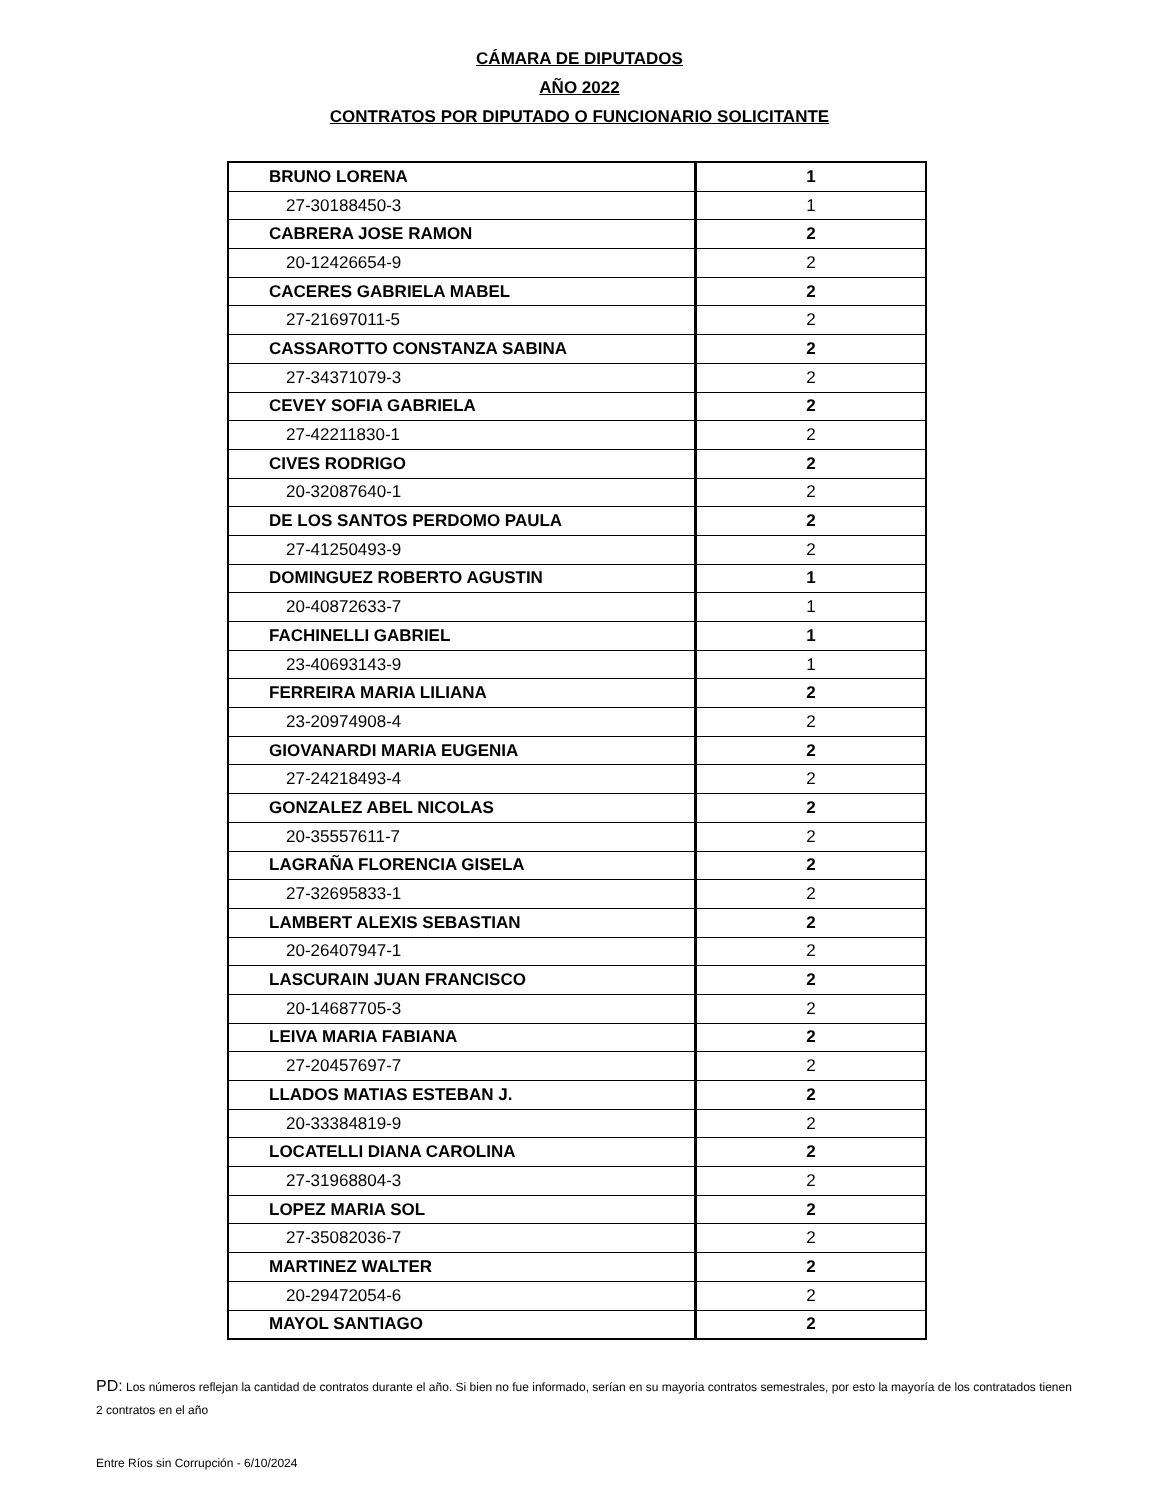CÁMARA DE DIPUTADOS
AÑO 2022
CONTRATOS POR DIPUTADO O FUNCIONARIO SOLICITANTE
| BRUNO LORENA | 1 |
| 27-30188450-3 | 1 |
| CABRERA JOSE RAMON | 2 |
| 20-12426654-9 | 2 |
| CACERES GABRIELA MABEL | 2 |
| 27-21697011-5 | 2 |
| CASSAROTTO CONSTANZA SABINA | 2 |
| 27-34371079-3 | 2 |
| CEVEY SOFIA GABRIELA | 2 |
| 27-42211830-1 | 2 |
| CIVES RODRIGO | 2 |
| 20-32087640-1 | 2 |
| DE LOS SANTOS PERDOMO PAULA | 2 |
| 27-41250493-9 | 2 |
| DOMINGUEZ ROBERTO AGUSTIN | 1 |
| 20-40872633-7 | 1 |
| FACHINELLI GABRIEL | 1 |
| 23-40693143-9 | 1 |
| FERREIRA MARIA LILIANA | 2 |
| 23-20974908-4 | 2 |
| GIOVANARDI MARIA EUGENIA | 2 |
| 27-24218493-4 | 2 |
| GONZALEZ ABEL NICOLAS | 2 |
| 20-35557611-7 | 2 |
| LAGRAÑA FLORENCIA GISELA | 2 |
| 27-32695833-1 | 2 |
| LAMBERT ALEXIS SEBASTIAN | 2 |
| 20-26407947-1 | 2 |
| LASCURAIN JUAN FRANCISCO | 2 |
| 20-14687705-3 | 2 |
| LEIVA MARIA FABIANA | 2 |
| 27-20457697-7 | 2 |
| LLADOS MATIAS ESTEBAN J. | 2 |
| 20-33384819-9 | 2 |
| LOCATELLI DIANA CAROLINA | 2 |
| 27-31968804-3 | 2 |
| LOPEZ MARIA SOL | 2 |
| 27-35082036-7 | 2 |
| MARTINEZ WALTER | 2 |
| 20-29472054-6 | 2 |
| MAYOL SANTIAGO | 2 |
PD: Los números reflejan la cantidad de contratos durante el año. Si bien no fue informado, serían en su mayoria contratos semestrales, por esto la mayoría de los contratados tienen 2 contratos en el año
Entre Ríos sin Corrupción - 6/10/2024